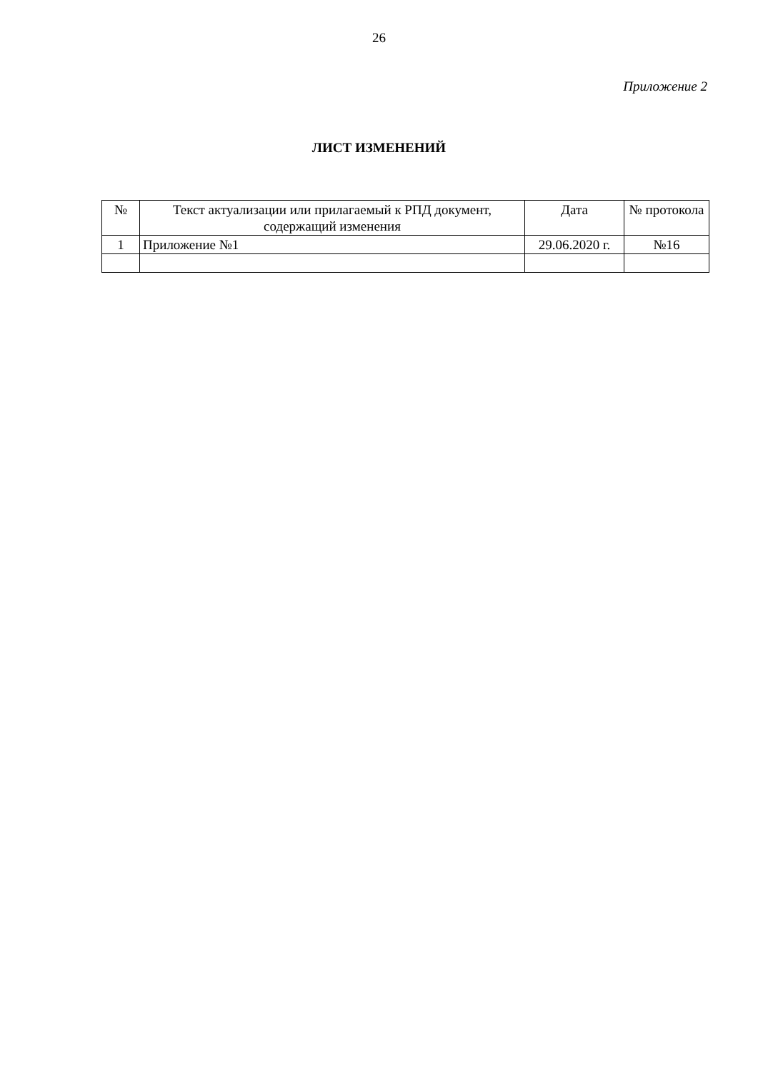26
Приложение 2
ЛИСТ ИЗМЕНЕНИЙ
| № | Текст актуализации или прилагаемый к РПД документ, содержащий изменения | Дата | № протокола |
| --- | --- | --- | --- |
| 1 | Приложение №1 | 29.06.2020 г. | №16 |